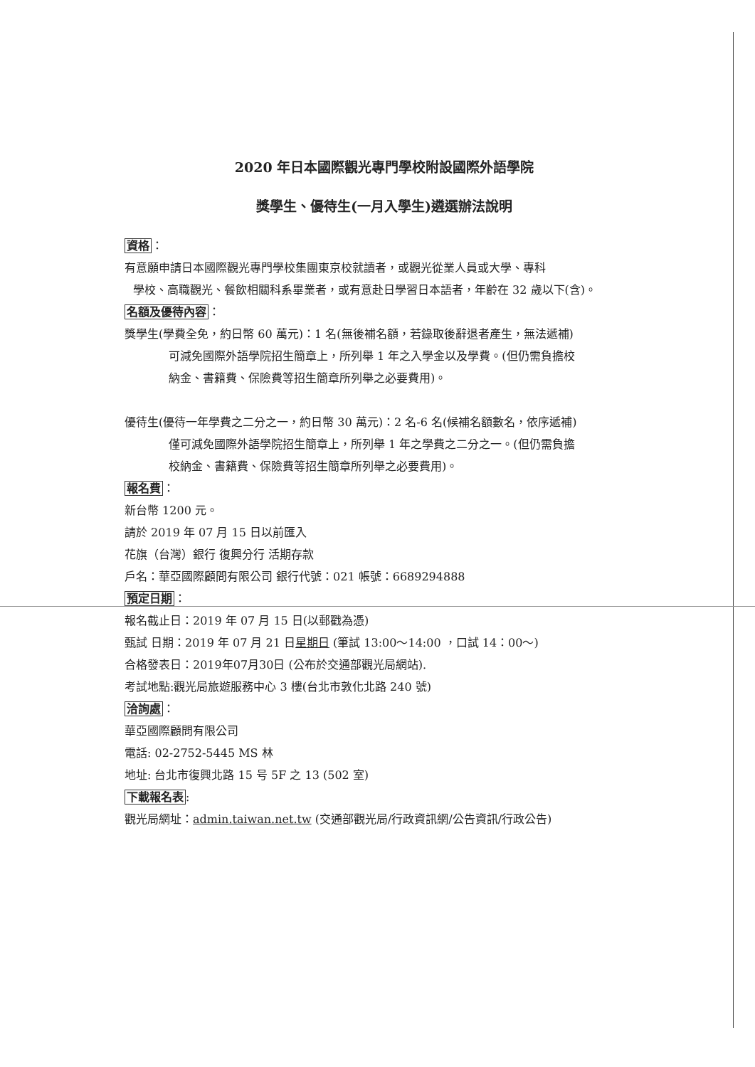2020 年日本國際觀光專門學校附設國際外語學院
獎學生、優待生(一月入學生)遴選辦法說明
資格：
有意願申請日本國際觀光專門學校集團東京校就讀者，或觀光從業人員或大學、專科
學校、高職觀光、餐飲相關科系畢業者，或有意赴日學習日本語者，年齡在 32 歲以下(含)。
名額及優待內容：
獎學生(學費全免，約日幣 60 萬元)：1 名(無後補名額，若錄取後辭退者產生，無法遞補)
可減免國際外語學院招生簡章上，所列舉 1 年之入學金以及學費。(但仍需負擔校
納金、書籍費、保險費等招生簡章所列舉之必要費用)。
優待生(優待一年學費之二分之一，約日幣 30 萬元)：2 名-6 名(候補名額數名，依序遞補)
僅可減免國際外語學院招生簡章上，所列舉 1 年之學費之二分之一。(但仍需負擔
校納金、書籍費、保險費等招生簡章所列舉之必要費用)。
報名費：
新台幣 1200 元。
請於 2019 年 07 月 15 日以前匯入
花旗（台灣）銀行 復興分行 活期存款
戶名：華亞國際顧問有限公司 銀行代號：021 帳號：6689294888
預定日期：
報名截止日：2019 年 07 月 15 日(以郵戳為憑)
甄試 日期：2019 年 07 月 21 日星期日 (筆試 13:00～14:00 ，口試 14：00～)
合格發表日：2019年07月30日 (公布於交通部觀光局網站).
考試地點:觀光局旅遊服務中心 3 樓(台北市敦化北路 240 號)
洽詢處：
華亞國際顧問有限公司
電話: 02-2752-5445 MS 林
地址: 台北市復興北路 15 号 5F 之 13 (502 室)
下載報名表:
觀光局網址：admin.taiwan.net.tw (交通部觀光局/行政資訊網/公告資訊/行政公告)